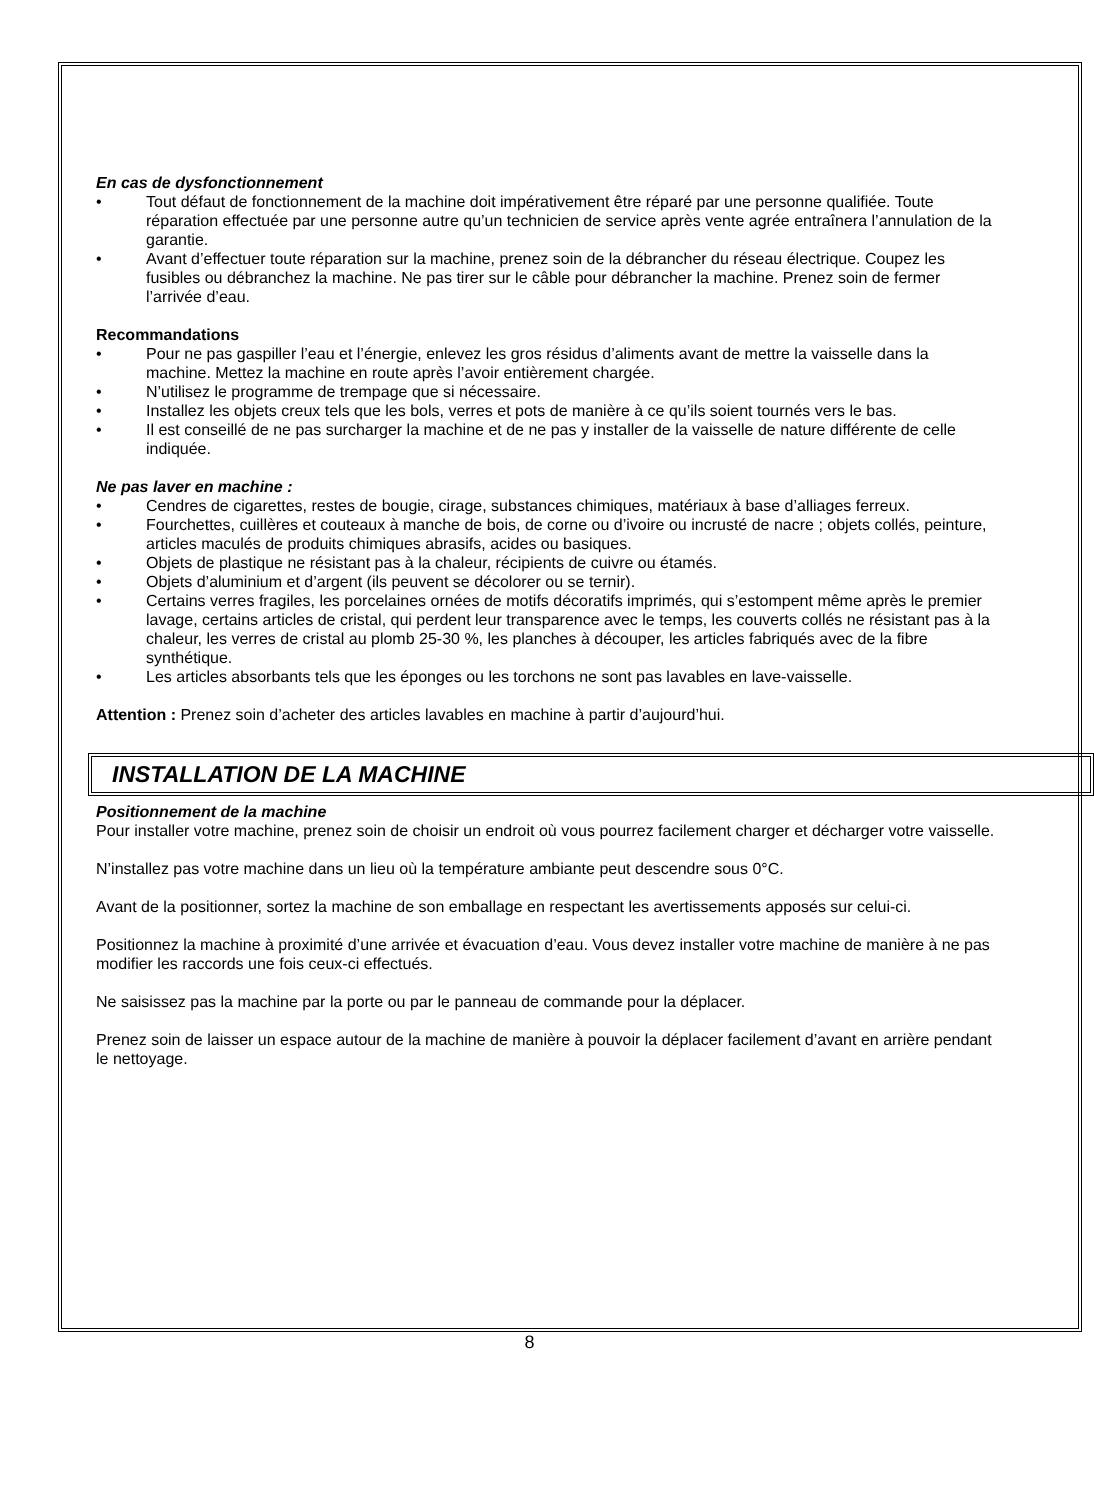En cas de dysfonctionnement
• Tout défaut de fonctionnement de la machine doit impérativement être réparé par une personne qualifiée. Toute réparation effectuée par une personne autre qu’un technicien de service après vente agrée entraînera l’annulation de la garantie.
• Avant d’effectuer toute réparation sur la machine, prenez soin de la débrancher du réseau électrique. Coupez les fusibles ou débranchez la machine. Ne pas tirer sur le câble pour débrancher la machine. Prenez soin de fermer l’arrivée d’eau.
Recommandations
• Pour ne pas gaspiller l’eau et l’énergie, enlevez les gros résidus d’aliments avant de mettre la vaisselle dans la machine. Mettez la machine en route après l’avoir entièrement chargée.
• N’utilisez le programme de trempage que si nécessaire.
• Installez les objets creux tels que les bols, verres et pots de manière à ce qu’ils soient tournés vers le bas.
• Il est conseillé de ne pas surcharger la machine et de ne pas y installer de la vaisselle de nature différente de celle indiquée.
Ne pas laver en machine :
• Cendres de cigarettes, restes de bougie, cirage, substances chimiques, matériaux à base d’alliages ferreux.
• Fourchettes, cuillères et couteaux à manche de bois, de corne ou d’ivoire ou incrusté de nacre ; objets collés, peinture, articles maculés de produits chimiques abrasifs, acides ou basiques.
• Objets de plastique ne résistant pas à la chaleur, récipients de cuivre ou étamés.
• Objets d’aluminium et d’argent (ils peuvent se décolorer ou se ternir).
• Certains verres fragiles, les porcelaines ornées de motifs décoratifs imprimés, qui s’estompent même après le premier lavage, certains articles de cristal, qui perdent leur transparence avec le temps, les couverts collés ne résistant pas à la chaleur, les verres de cristal au plomb 25-30 %, les planches à découper, les articles fabriqués avec de la fibre synthétique.
• Les articles absorbants tels que les éponges ou les torchons ne sont pas lavables en lave-vaisselle.
Attention : Prenez soin d’acheter des articles lavables en machine à partir d’aujourd’hui.
INSTALLATION DE LA MACHINE
Positionnement de la machine
Pour installer votre machine, prenez soin de choisir un endroit où vous pourrez facilement charger et décharger votre vaisselle.
N’installez pas votre machine dans un lieu où la température ambiante peut descendre sous 0°C.
Avant de la positionner, sortez la machine de son emballage en respectant les avertissements apposés sur celui-ci.
Positionnez la machine à proximité d’une arrivée et évacuation d’eau. Vous devez installer votre machine de manière à ne pas modifier les raccords une fois ceux-ci effectués.
Ne saisissez pas la machine par la porte ou par le panneau de commande pour la déplacer.
Prenez soin de laisser un espace autour de la machine de manière à pouvoir la déplacer facilement d’avant en arrière pendant le nettoyage.
8